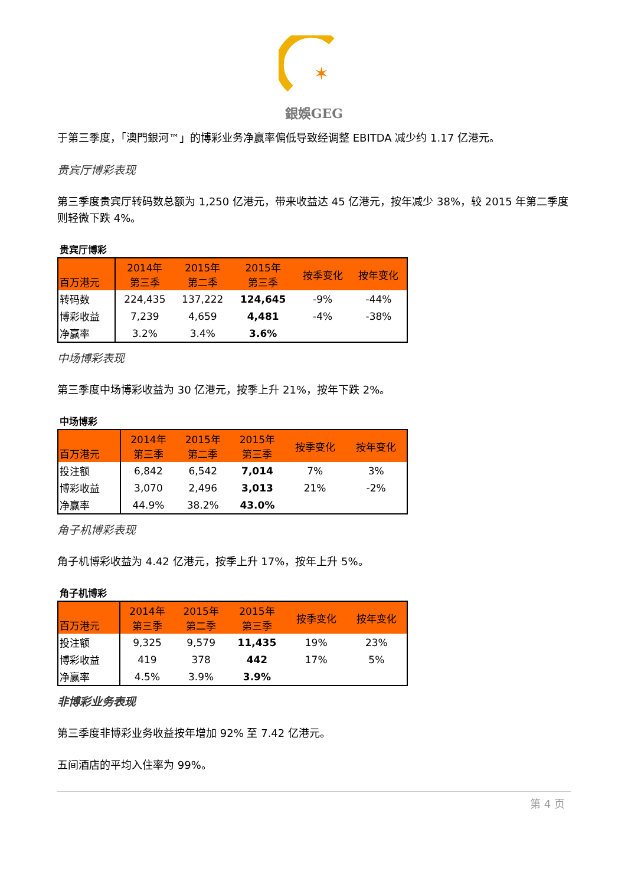✶
銀娛GEG
于第三季度，「澳門銀河™」的博彩业务净赢率偏低导致经调整 EBITDA 减少约 1.17 亿港元。
贵宾厅博彩表现
第三季度贵宾厅转码数总额为 1,250 亿港元，带来收益达 45 亿港元，按年减少 38%，较 2015 年第二季度则轻微下跌 4%。
贵宾厅博彩
| 百万港元 | 2014年 第三季 | 2015年 第二季 | 2015年 第三季 | 按季变化 | 按年变化 |
| --- | --- | --- | --- | --- | --- |
| 转码数 | 224,435 | 137,222 | 124,645 | -9% | -44% |
| 博彩收益 | 7,239 | 4,659 | 4,481 | -4% | -38% |
| 净赢率 | 3.2% | 3.4% | 3.6% | | |
中场博彩表现
第三季度中场博彩收益为 30 亿港元，按季上升 21%，按年下跌 2%。
中场博彩
| 百万港元 | 2014年 第三季 | 2015年 第二季 | 2015年 第三季 | 按季变化 | 按年变化 |
| --- | --- | --- | --- | --- | --- |
| 投注额 | 6,842 | 6,542 | 7,014 | 7% | 3% |
| 博彩收益 | 3,070 | 2,496 | 3,013 | 21% | -2% |
| 净赢率 | 44.9% | 38.2% | 43.0% | | |
角子机博彩表现
角子机博彩收益为 4.42 亿港元，按季上升 17%，按年上升 5%。
角子机博彩
| 百万港元 | 2014年 第三季 | 2015年 第二季 | 2015年 第三季 | 按季变化 | 按年变化 |
| --- | --- | --- | --- | --- | --- |
| 投注额 | 9,325 | 9,579 | 11,435 | 19% | 23% |
| 博彩收益 | 419 | 378 | 442 | 17% | 5% |
| 净赢率 | 4.5% | 3.9% | 3.9% | | |
非博彩业务表现
第三季度非博彩业务收益按年增加 92% 至 7.42 亿港元。
五间酒店的平均入住率为 99%。
第 4 页